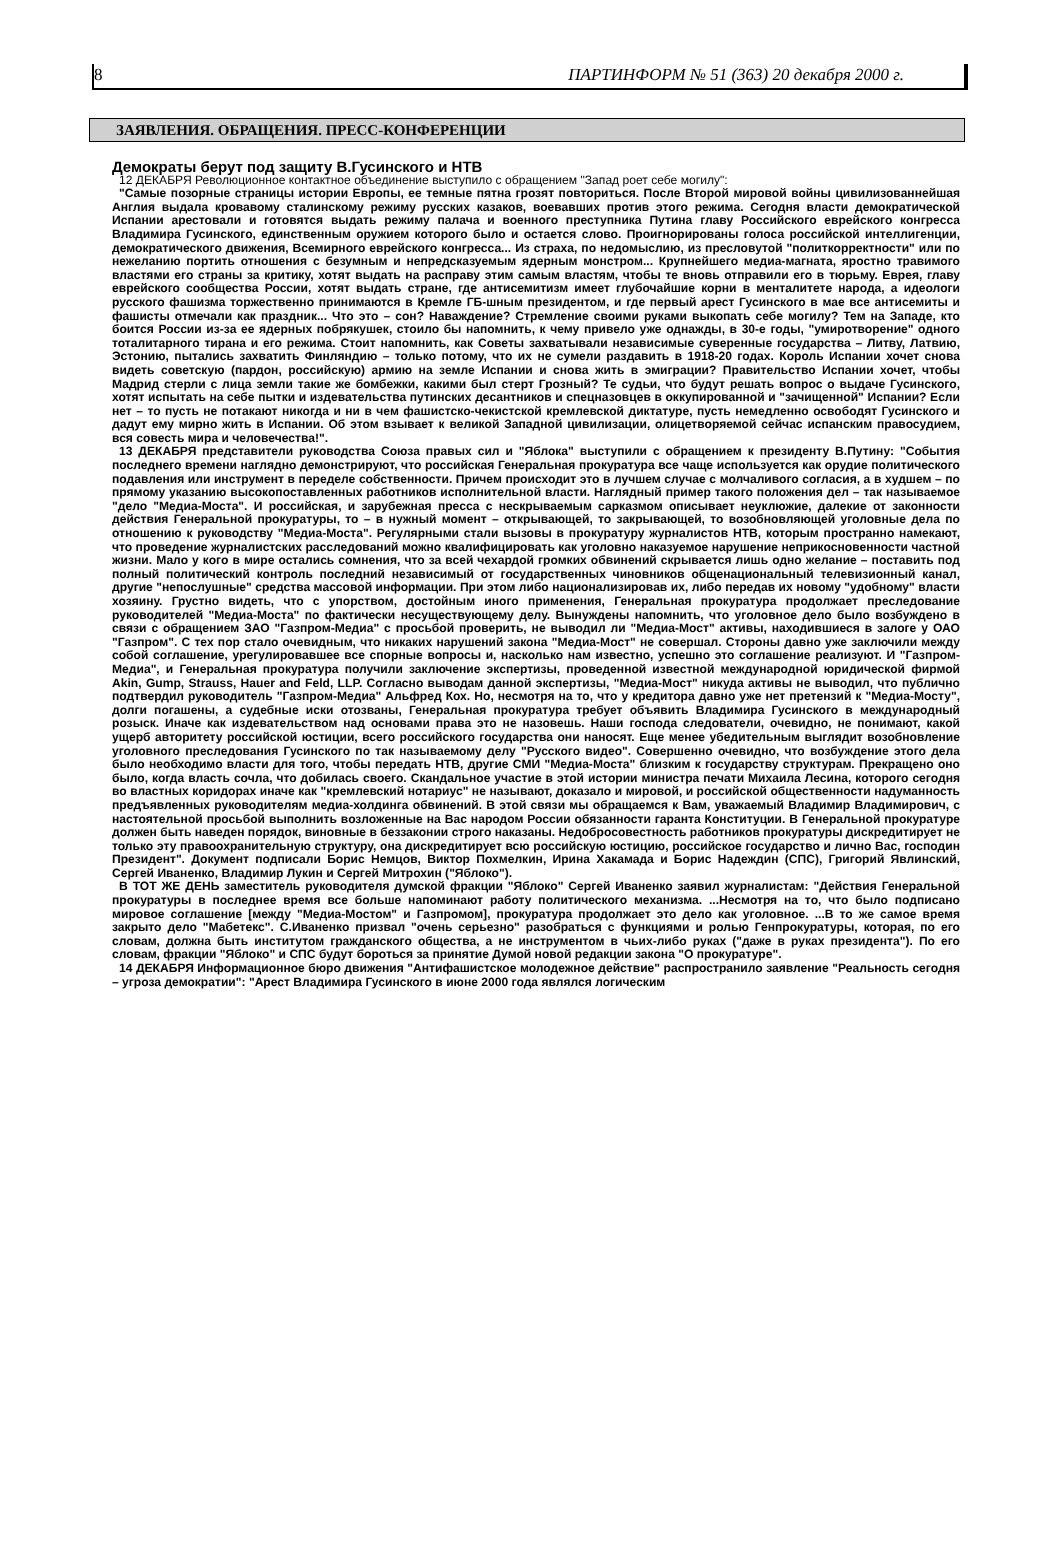8 ПАРТИНФОРМ № 51 (363) 20 декабря 2000 г.
ЗАЯВЛЕНИЯ. ОБРАЩЕНИЯ. ПРЕСС-КОНФЕРЕНЦИИ
Демократы берут под защиту В.Гусинского и НТВ
12 ДЕКАБРЯ Революционное контактное объединение выступило с обращением "Запад роет себе могилу":
"Самые позорные страницы истории Европы, ее темные пятна грозят повториться. После Второй мировой войны цивилизованнейшая Англия выдала кровавому сталинскому режиму русских казаков, воевавших против этого режима. Сегодня власти демократической Испании арестовали и готовятся выдать режиму палача и военного преступника Путина главу Российского еврейского конгресса Владимира Гусинского, единственным оружием которого было и остается слово. Проигнорированы голоса российской интеллигенции, демократического движения, Всемирного еврейского конгресса... Из страха, по недомыслию, из пресловутой "политкорректности" или по нежеланию портить отношения с безумным и непредсказуемым ядерным монстром... Крупнейшего медиа-магната, яростно травимого властями его страны за критику, хотят выдать на расправу этим самым властям, чтобы те вновь отправили его в тюрьму. Еврея, главу еврейского сообщества России, хотят выдать стране, где антисемитизм имеет глубочайшие корни в менталитете народа, а идеологи русского фашизма торжественно принимаются в Кремле ГБ-шным президентом, и где первый арест Гусинского в мае все антисемиты и фашисты отмечали как праздник... Что это – сон? Наваждение? Стремление своими руками выкопать себе могилу? Тем на Западе, кто боится России из-за ее ядерных побрякушек, стоило бы напомнить, к чему привело уже однажды, в 30-е годы, "умиротворение" одного тоталитарного тирана и его режима. Стоит напомнить, как Советы захватывали независимые суверенные государства – Литву, Латвию, Эстонию, пытались захватить Финляндию – только потому, что их не сумели раздавить в 1918-20 годах. Король Испании хочет снова видеть советскую (пардон, российскую) армию на земле Испании и снова жить в эмиграции? Правительство Испании хочет, чтобы Мадрид стерли с лица земли такие же бомбежки, какими был стерт Грозный? Те судьи, что будут решать вопрос о выдаче Гусинского, хотят испытать на себе пытки и издевательства путинских десантников и спецназовцев в оккупированной и "зачищенной" Испании? Если нет – то пусть не потакают никогда и ни в чем фашистско-чекистской кремлевской диктатуре, пусть немедленно освободят Гусинского и дадут ему мирно жить в Испании. Об этом взывает к великой Западной цивилизации, олицетворяемой сейчас испанским правосудием, вся совесть мира и человечества!".
13 ДЕКАБРЯ представители руководства Союза правых сил и "Яблока" выступили с обращением к президенту В.Путину: "События последнего времени наглядно демонстрируют, что российская Генеральная прокуратура все чаще используется как орудие политического подавления или инструмент в переделе собственности. Причем происходит это в лучшем случае с молчаливого согласия, а в худшем – по прямому указанию высокопоставленных работников исполнительной власти. Наглядный пример такого положения дел – так называемое "дело "Медиа-Моста". И российская, и зарубежная пресса с нескрываемым сарказмом описывает неуклюжие, далекие от законности действия Генеральной прокуратуры, то – в нужный момент – открывающей, то закрывающей, то возобновляющей уголовные дела по отношению к руководству "Медиа-Моста". Регулярными стали вызовы в прокуратуру журналистов НТВ, которым пространно намекают, что проведение журналистских расследований можно квалифицировать как уголовно наказуемое нарушение неприкосновенности частной жизни. Мало у кого в мире остались сомнения, что за всей чехардой громких обвинений скрывается лишь одно желание – поставить под полный политический контроль последний независимый от государственных чиновников общенациональный телевизионный канал, другие "непослушные" средства массовой информации. При этом либо национализировав их, либо передав их новому "удобному" власти хозяину. Грустно видеть, что с упорством, достойным иного применения, Генеральная прокуратура продолжает преследование руководителей "Медиа-Моста" по фактически несуществующему делу. Вынуждены напомнить, что уголовное дело было возбуждено в связи с обращением ЗАО "Газпром-Медиа" с просьбой проверить, не выводил ли "Медиа-Мост" активы, находившиеся в залоге у ОАО "Газпром". С тех пор стало очевидным, что никаких нарушений закона "Медиа-Мост" не совершал. Стороны давно уже заключили между собой соглашение, урегулировавшее все спорные вопросы и, насколько нам известно, успешно это соглашение реализуют. И "Газпром-Медиа", и Генеральная прокуратура получили заключение экспертизы, проведенной известной международной юридической фирмой Akin, Gump, Strauss, Hauer and Feld, LLP. Согласно выводам данной экспертизы, "Медиа-Мост" никуда активы не выводил, что публично подтвердил руководитель "Газпром-Медиа" Альфред Кох. Но, несмотря на то, что у кредитора давно уже нет претензий к "Медиа-Мосту", долги погашены, а судебные иски отозваны, Генеральная прокуратура требует объявить Владимира Гусинского в международный розыск. Иначе как издевательством над основами права это не назовешь. Наши господа следователи, очевидно, не понимают, какой ущерб авторитету российской юстиции, всего российского государства они наносят. Еще менее убедительным выглядит возобновление уголовного преследования Гусинского по так называемому делу "Русского видео". Совершенно очевидно, что возбуждение этого дела было необходимо власти для того, чтобы передать НТВ, другие СМИ "Медиа-Моста" близким к государству структурам. Прекращено оно было, когда власть сочла, что добилась своего. Скандальное участие в этой истории министра печати Михаила Лесина, которого сегодня во властных коридорах иначе как "кремлевский нотариус" не называют, доказало и мировой, и российской общественности надуманность предъявленных руководителям медиа-холдинга обвинений. В этой связи мы обращаемся к Вам, уважаемый Владимир Владимирович, с настоятельной просьбой выполнить возложенные на Вас народом России обязанности гаранта Конституции. В Генеральной прокуратуре должен быть наведен порядок, виновные в беззаконии строго наказаны. Недобросовестность работников прокуратуры дискредитирует не только эту правоохранительную структуру, она дискредитирует всю российскую юстицию, российское государство и лично Вас, господин Президент". Документ подписали Борис Немцов, Виктор Похмелкин, Ирина Хакамада и Борис Надеждин (СПС), Григорий Явлинский, Сергей Иваненко, Владимир Лукин и Сергей Митрохин ("Яблоко").
В ТОТ ЖЕ ДЕНЬ заместитель руководителя думской фракции "Яблоко" Сергей Иваненко заявил журналистам: "Действия Генеральной прокуратуры в последнее время все больше напоминают работу политического механизма. ...Несмотря на то, что было подписано мировое соглашение [между "Медиа-Мостом" и Газпромом], прокуратура продолжает это дело как уголовное. ...В то же самое время закрыто дело "Мабетекс". С.Иваненко призвал "очень серьезно" разобраться с функциями и ролью Генпрокуратуры, которая, по его словам, должна быть институтом гражданского общества, а не инструментом в чьих-либо руках ("даже в руках президента"). По его словам, фракции "Яблоко" и СПС будут бороться за принятие Думой новой редакции закона "О прокуратуре".
14 ДЕКАБРЯ Информационное бюро движения "Антифашистское молодежное действие" распространило заявление "Реальность сегодня – угроза демократии": "Арест Владимира Гусинского в июне 2000 года являлся логическим